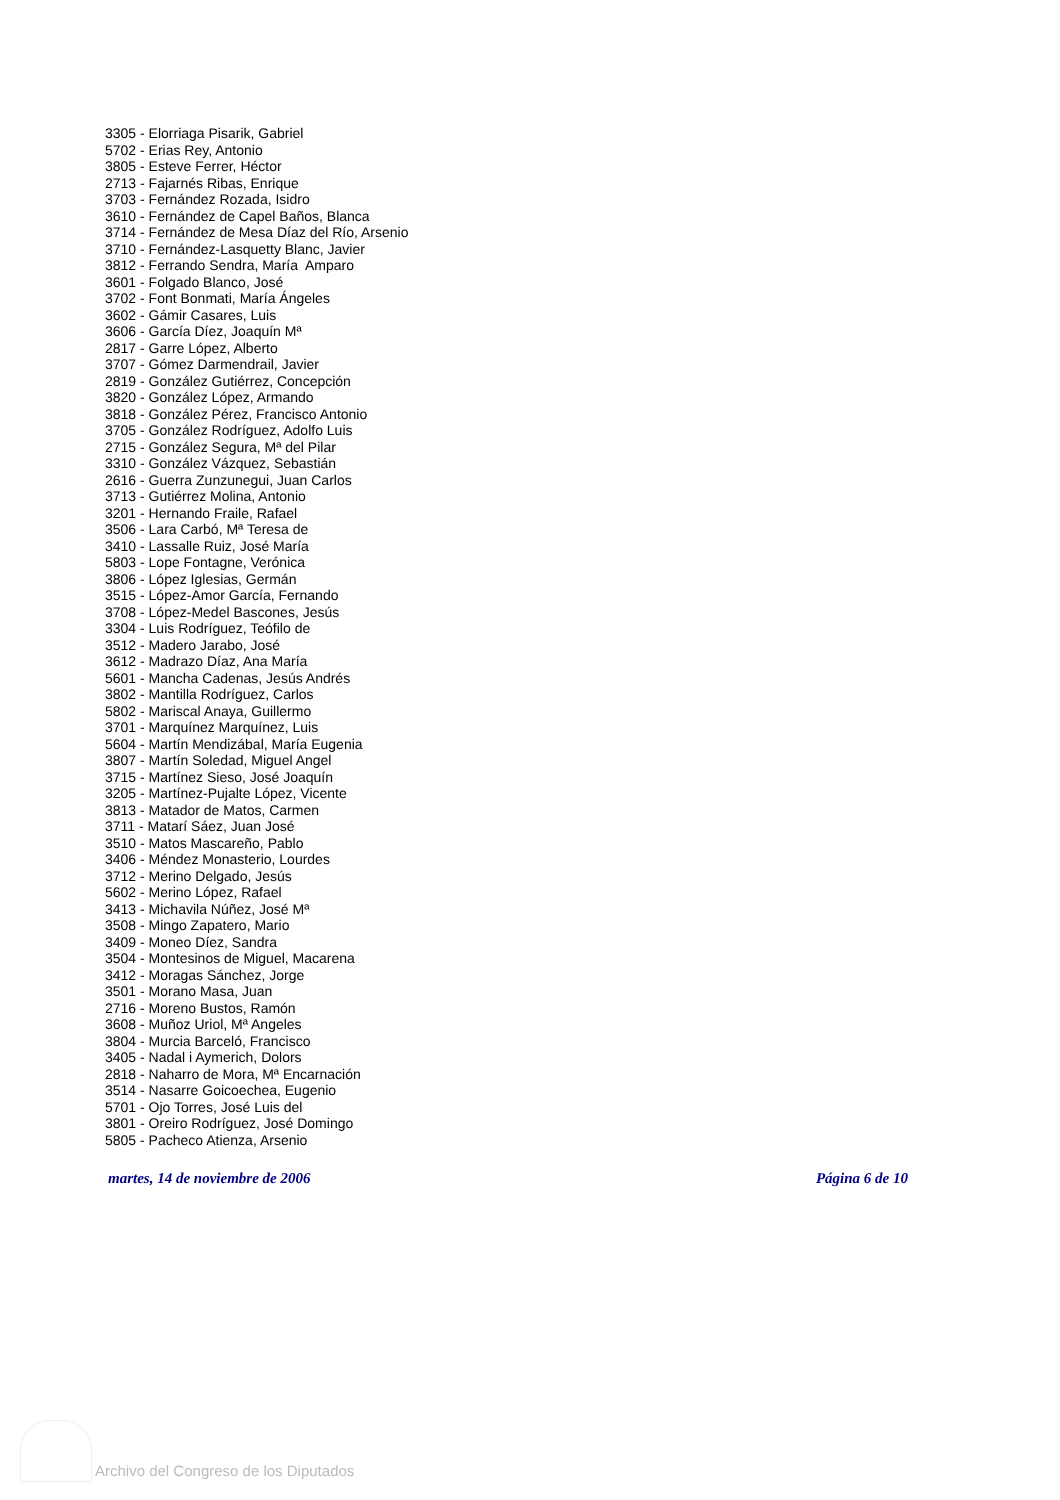3305 - Elorriaga Pisarik, Gabriel
5702 - Erias Rey, Antonio
3805 - Esteve Ferrer, Héctor
2713 - Fajarnés Ribas, Enrique
3703 - Fernández Rozada, Isidro
3610 - Fernández de Capel Baños, Blanca
3714 - Fernández de Mesa Díaz del Río, Arsenio
3710 - Fernández-Lasquetty Blanc, Javier
3812 - Ferrando Sendra, María Amparo
3601 - Folgado Blanco, José
3702 - Font Bonmati, María Ángeles
3602 - Gámir Casares, Luis
3606 - García Díez, Joaquín Mª
2817 - Garre López, Alberto
3707 - Gómez Darmendrail, Javier
2819 - González Gutiérrez, Concepción
3820 - González López, Armando
3818 - González Pérez, Francisco Antonio
3705 - González Rodríguez, Adolfo Luis
2715 - González Segura, Mª del Pilar
3310 - González Vázquez, Sebastián
2616 - Guerra Zunzunegui, Juan Carlos
3713 - Gutiérrez Molina, Antonio
3201 - Hernando Fraile, Rafael
3506 - Lara Carbó, Mª Teresa de
3410 - Lassalle Ruiz, José María
5803 - Lope Fontagne, Verónica
3806 - López Iglesias, Germán
3515 - López-Amor García, Fernando
3708 - López-Medel Bascones, Jesús
3304 - Luis Rodríguez, Teófilo de
3512 - Madero Jarabo, José
3612 - Madrazo Díaz, Ana María
5601 - Mancha Cadenas, Jesús Andrés
3802 - Mantilla Rodríguez, Carlos
5802 - Mariscal Anaya, Guillermo
3701 - Marquínez Marquínez, Luis
5604 - Martín Mendizábal, María Eugenia
3807 - Martín Soledad, Miguel Angel
3715 - Martínez Sieso, José Joaquín
3205 - Martínez-Pujalte López, Vicente
3813 - Matador de Matos, Carmen
3711 - Matarí Sáez, Juan José
3510 - Matos Mascareño, Pablo
3406 - Méndez Monasterio, Lourdes
3712 - Merino Delgado, Jesús
5602 - Merino López, Rafael
3413 - Michavila Núñez, José Mª
3508 - Mingo Zapatero, Mario
3409 - Moneo Díez, Sandra
3504 - Montesinos de Miguel, Macarena
3412 - Moragas Sánchez, Jorge
3501 - Morano Masa, Juan
2716 - Moreno Bustos, Ramón
3608 - Muñoz Uriol, Mª Angeles
3804 - Murcia Barceló, Francisco
3405 - Nadal i Aymerich, Dolors
2818 - Naharro de Mora, Mª Encarnación
3514 - Nasarre Goicoechea, Eugenio
5701 - Ojo Torres, José Luis del
3801 - Oreiro Rodríguez, José Domingo
5805 - Pacheco Atienza, Arsenio
martes, 14 de noviembre de 2006 Página 6 de 10
Archivo del Congreso de los Diputados